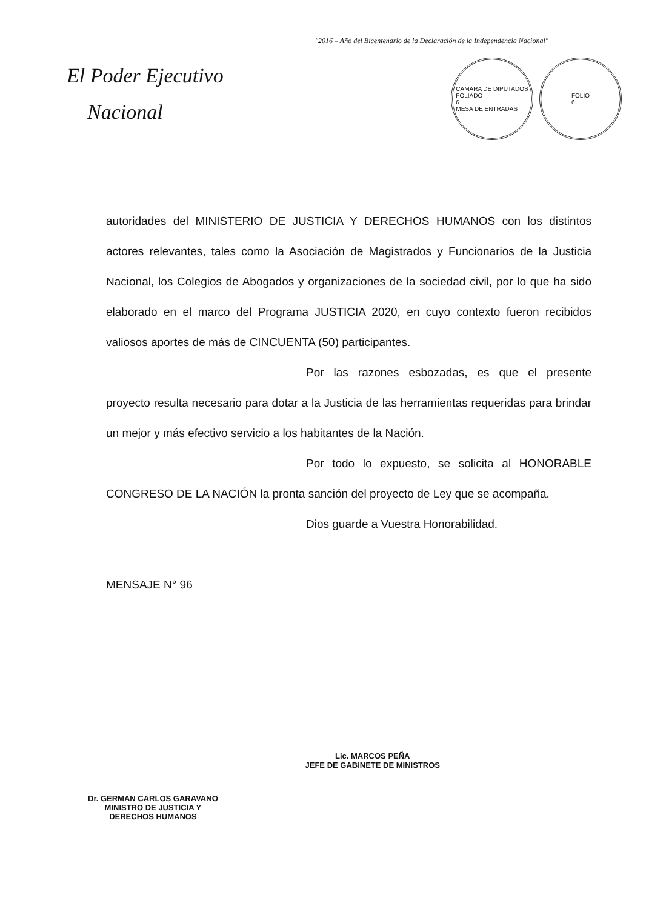"2016 – Año del Bicentenario de la Declaración de la Independencia Nacional"
El Poder Ejecutivo
Nacional
CAMARA DE DIPUTADOS
FOLIADO
6
MESA DE ENTRADAS
FOLIO
6
autoridades del MINISTERIO DE JUSTICIA Y DERECHOS HUMANOS con los distintos actores relevantes, tales como la Asociación de Magistrados y Funcionarios de la Justicia Nacional, los Colegios de Abogados y organizaciones de la sociedad civil, por lo que ha sido elaborado en el marco del Programa JUSTICIA 2020, en cuyo contexto fueron recibidos valiosos aportes de más de CINCUENTA (50) participantes.
Por las razones esbozadas, es que el presente proyecto resulta necesario para dotar a la Justicia de las herramientas requeridas para brindar un mejor y más efectivo servicio a los habitantes de la Nación.
Por todo lo expuesto, se solicita al HONORABLE CONGRESO DE LA NACIÓN la pronta sanción del proyecto de Ley que se acompaña.
Dios guarde a Vuestra Honorabilidad.
MENSAJE N° 96
Dr. GERMAN CARLOS GARAVANO
MINISTRO DE JUSTICIA Y
DERECHOS HUMANOS
Lic. MARCOS PEÑA
JEFE DE GABINETE DE MINISTROS